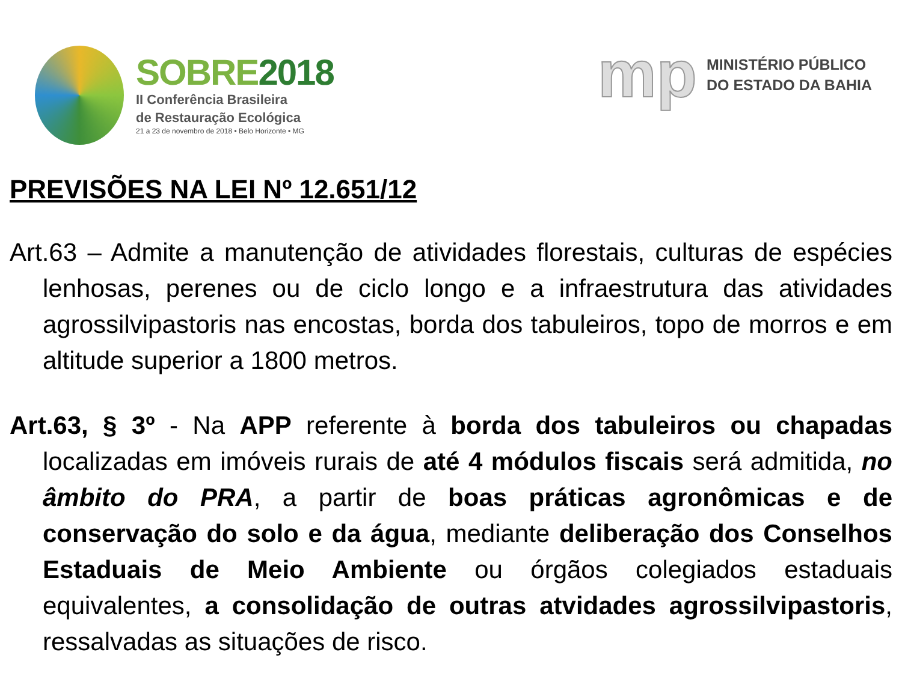SOBRE2018
II Conferência Brasileira
de Restauração Ecológica
21 a 23 de novembro de 2018 • Belo Horizonte • MG
mp
MINISTÉRIO PÚBLICO
DO ESTADO DA BAHIA
PREVISÕES NA LEI Nº 12.651/12
Art.63 – Admite a manutenção de atividades florestais, culturas de espécies lenhosas, perenes ou de ciclo longo e a infraestrutura das atividades agrossilvipastoris nas encostas, borda dos tabuleiros, topo de morros e em altitude superior a 1800 metros.
Art.63, § 3º - Na APP referente à borda dos tabuleiros ou chapadas localizadas em imóveis rurais de até 4 módulos fiscais será admitida, no âmbito do PRA, a partir de boas práticas agronômicas e de conservação do solo e da água, mediante deliberação dos Conselhos Estaduais de Meio Ambiente ou órgãos colegiados estaduais equivalentes, a consolidação de outras atvidades agrossilvipastoris, ressalvadas as situações de risco.